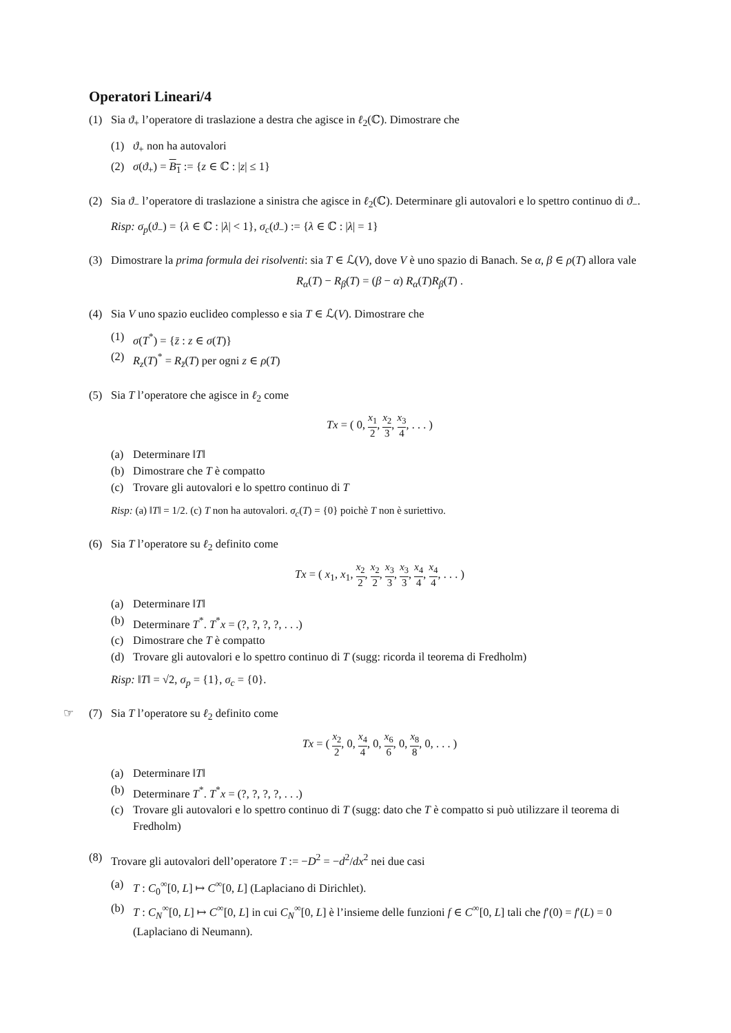Operatori Lineari/4
(1) Sia ϑ<sub>+</sub> l’operatore di traslazione a destra che agisce in ℓ<sub>2</sub>(ℂ). Dimostrare che
(1) ϑ<sub>+</sub> non ha autovalori
(2) σ(ϑ<sub>+</sub>) = B<sub>1</sub> := {z ∈ ℂ : |z| ≤ 1}
(2) Sia ϑ<sub>−</sub> l’operatore di traslazione a sinistra che agisce in ℓ<sub>2</sub>(ℂ). Determinare gli autovalori e lo spettro continuo di ϑ<sub>−</sub>.
Risp: σ<sub>p</sub>(ϑ<sub>−</sub>) = {λ ∈ ℂ : |λ| < 1}, σ<sub>c</sub>(ϑ<sub>−</sub>) := {λ ∈ ℂ : |λ| = 1}
(3) Dimostrare la prima formula dei risolventi: sia T ∈ ℒ(V), dove V è uno spazio di Banach. Se α, β ∈ ρ(T) allora vale
R<sub>α</sub>(T) − R<sub>β</sub>(T) = (β − α) R<sub>α</sub>(T)R<sub>β</sub>(T) .
(4) Sia V uno spazio euclideo complesso e sia T ∈ ℒ(V). Dimostrare che
(1) σ(T<sup>*</sup>) = {z̄ : z ∈ σ(T)}
(2) R<sub>z</sub>(T)<sup>*</sup> = R<sub>z̄</sub>(T) per ogni z ∈ ρ(T)
(5) Sia T l’operatore che agisce in ℓ<sub>2</sub> come
Tx = ( 0, x<sub>1</sub> 2, x<sub>2</sub> 3, x<sub>3</sub> 4, . . . )
(a) Determinare ‖T‖
(b) Dimostrare che T è compatto
(c) Trovare gli autovalori e lo spettro continuo di T
Risp: (a) ‖T‖ = 1/2. (c) T non ha autovalori. σ<sub>c</sub>(T) = {0} poichè T non è suriettivo.
(6) Sia T l’operatore su ℓ<sub>2</sub> definito come
Tx = ( x<sub>1</sub>, x<sub>1</sub>, x<sub>2</sub> 2, x<sub>2</sub> 2, x<sub>3</sub> 3, x<sub>3</sub> 3, x<sub>4</sub> 4, x<sub>4</sub> 4, . . . )
(a) Determinare ‖T‖
(b) Determinare T<sup>*</sup>. T<sup>*</sup>x = (?, ?, ?, ?, . . .)
(c) Dimostrare che T è compatto
(d) Trovare gli autovalori e lo spettro continuo di T (sugg: ricorda il teorema di Fredholm)
Risp: ‖T‖ = √2, σ<sub>p</sub> = {1}, σ<sub>c</sub> = {0}.
☞
(7) Sia T l’operatore su ℓ<sub>2</sub> definito come
Tx = ( x<sub>2</sub> 2, 0, x<sub>4</sub> 4, 0, x<sub>6</sub> 6, 0, x<sub>8</sub> 8, 0, . . . )
(a) Determinare ‖T‖
(b) Determinare T<sup>*</sup>. T<sup>*</sup>x = (?, ?, ?, ?, . . .)
(c) Trovare gli autovalori e lo spettro continuo di T (sugg: dato che T è compatto si può utilizzare il teorema di Fredholm)
(8) Trovare gli autovalori dell’operatore T := −D<sup>2</sup> = −d<sup>2</sup>/dx<sup>2</sup> nei due casi
(a) T : C<sub>0</sub><sup>∞</sup>[0, L] ↦ C<sup>∞</sup>[0, L] (Laplaciano di Dirichlet).
(b) T : C<sub>N</sub><sup>∞</sup>[0, L] ↦ C<sup>∞</sup>[0, L] in cui C<sub>N</sub><sup>∞</sup>[0, L] è l’insieme delle funzioni f ∈ C<sup>∞</sup>[0, L] tali che f′(0) = f′(L) = 0 (Laplaciano di Neumann).